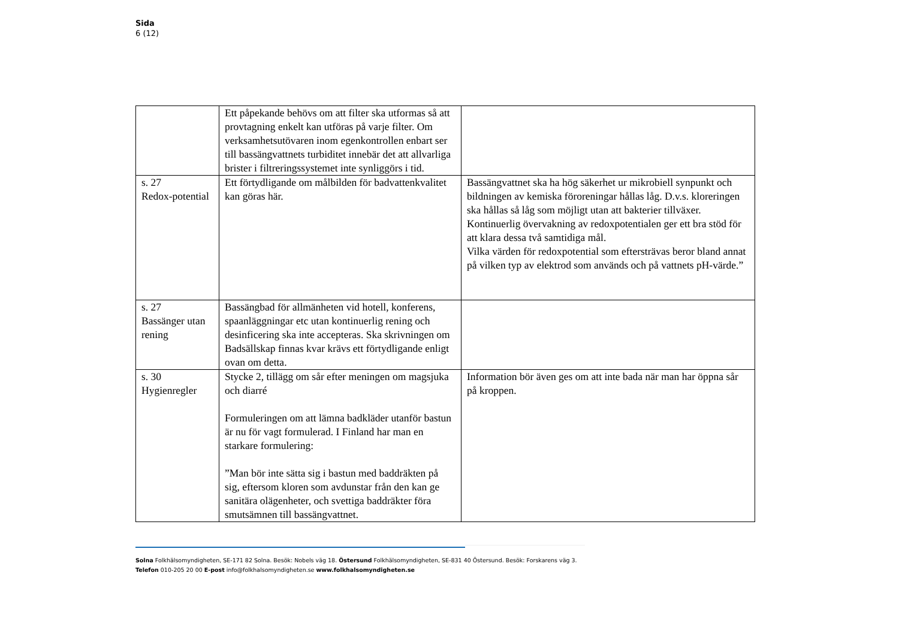Sida
6 (12)
| | Ett påpekande behövs om att filter ska utformas så att provtagning enkelt kan utföras på varje filter. Om verksamhetsutövaren inom egenkontrollen enbart ser till bassängvattnets turbiditet innebär det att allvarliga brister i filtreringssystemet inte synliggörs i tid. | |
| s. 27 Redox-potential | Ett förtydligande om målbilden för badvattenkvalitet kan göras här. | Bassängvattnet ska ha hög säkerhet ur mikrobiell synpunkt och bildningen av kemiska föroreningar hållas låg. D.v.s. kloreringen ska hållas så låg som möjligt utan att bakterier tillväxer. Kontinuerlig övervakning av redoxpotentialen ger ett bra stöd för att klara dessa två samtidiga mål. Vilka värden för redoxpotential som eftersträvas beror bland annat på vilken typ av elektrod som används och på vattnets pH-värde.” |
| s. 27 Bassänger utan rening | Bassängbad för allmänheten vid hotell, konferens, spaanläggningar etc utan kontinuerlig rening och desinficering ska inte accepteras. Ska skrivningen om Badsällskap finnas kvar krävs ett förtydligande enligt ovan om detta. | |
| s. 30 Hygienregler | Stycke 2, tillägg om sår efter meningen om magsjuka och diarré Formuleringen om att lämna badkläder utanför bastun är nu för vagt formulerad. I Finland har man en starkare formulering: ”Man bör inte sätta sig i bastun med baddräkten på sig, eftersom kloren som avdunstar från den kan ge sanitära olägenheter, och svettiga baddräkter föra smutsämnen till bassängvattnet. | Information bör även ges om att inte bada när man har öppna sår på kroppen. |
Solna Folkhälsomyndigheten, SE-171 82 Solna. Besök: Nobels väg 18. Östersund Folkhälsomyndigheten, SE-831 40 Östersund. Besök: Forskarens väg 3.
Telefon 010-205 20 00 E-post info@folkhalsomyndigheten.se www.folkhalsomyndigheten.se